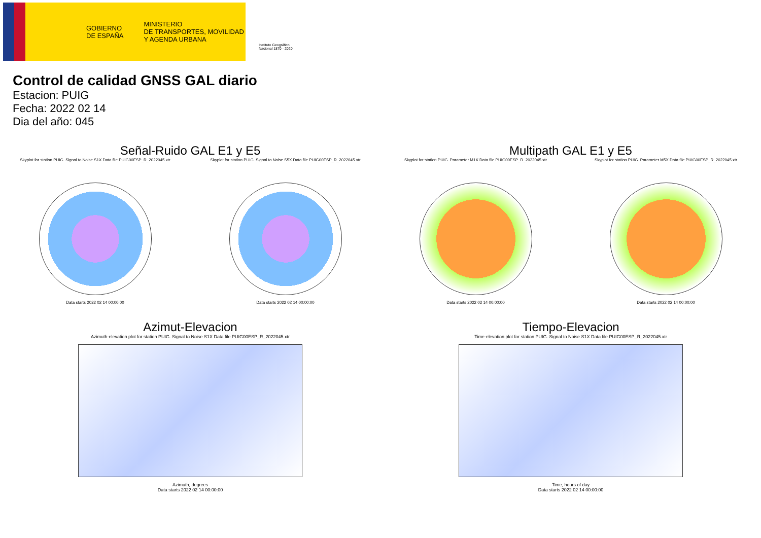GOBIERNO
DE ESPAÑA
MINISTERIO
DE TRANSPORTES, MOVILIDAD
Y AGENDA URBANA
Instituto Geográfico
Nacional 1870 · 2020
Control de calidad GNSS GAL diario
Estacion: PUIG
Fecha: 2022 02 14
Dia del año: 045
Señal-Ruido GAL E1 y E5
Skyplot for station PUIG. Signal to Noise S1X Data file PUIG00ESP_R_2022045.xtr
Data starts 2022 02 14 00:00:00
Skyplot for station PUIG. Signal to Noise S5X Data file PUIG00ESP_R_2022045.xtr
Data starts 2022 02 14 00:00:00
Multipath GAL E1 y E5
Skyplot for station PUIG. Parameter M1X Data file PUIG00ESP_R_2022045.xtr
Data starts 2022 02 14 00:00:00
Skyplot for station PUIG. Parameter M5X Data file PUIG00ESP_R_2022045.xtr
Data starts 2022 02 14 00:00:00
Azimut-Elevacion
Azimuth-elevation plot for station PUIG. Signal to Noise S1X Data file PUIG00ESP_R_2022045.xtr
Azimuth, degrees
Data starts 2022 02 14 00:00:00
Tiempo-Elevacion
Time-elevation plot for station PUIG. Signal to Noise S1X Data file PUIG00ESP_R_2022045.xtr
Time, hours of day
Data starts 2022 02 14 00:00:00